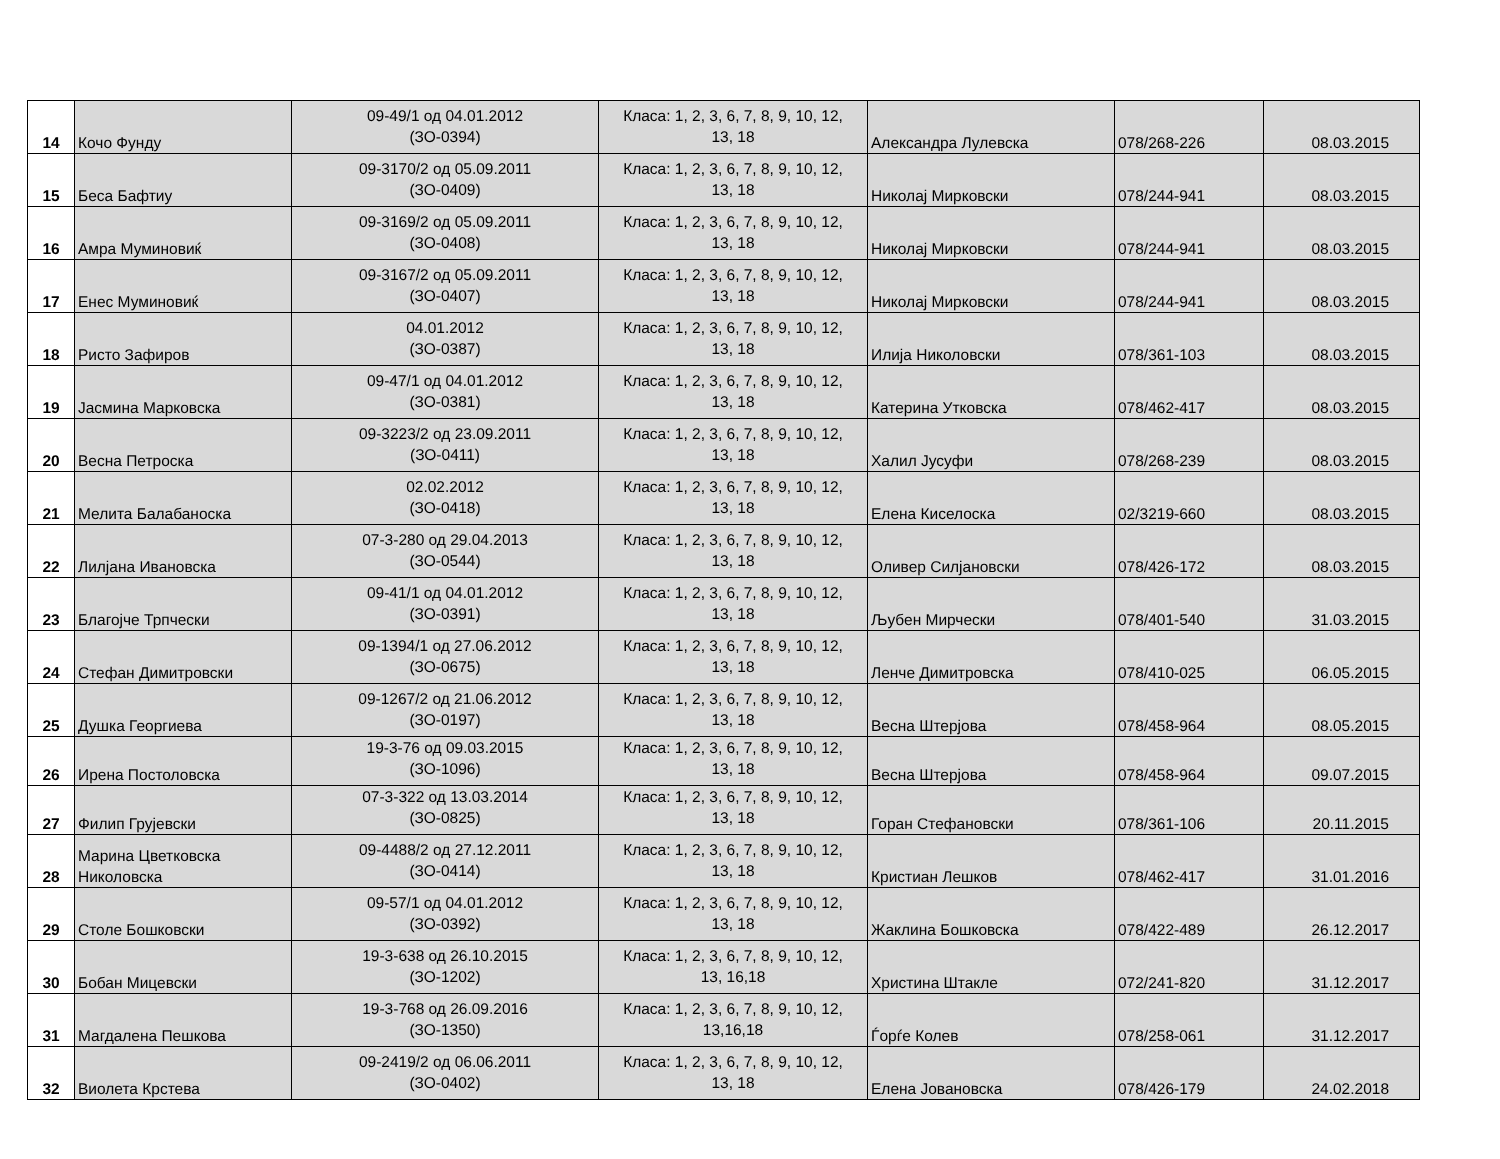| 14 | Кочо Фунду | 09-49/1 од 04.01.2012 (ЗО-0394) | Класа: 1, 2, 3, 6, 7, 8, 9, 10, 12, 13, 18 | Александра Лулевска | 078/268-226 | 08.03.2015 |
| 15 | Беса Бафтиу | 09-3170/2 од 05.09.2011 (ЗО-0409) | Класа: 1, 2, 3, 6, 7, 8, 9, 10, 12, 13, 18 | Николај Мирковски | 078/244-941 | 08.03.2015 |
| 16 | Амра Муминовиќ | 09-3169/2 од 05.09.2011 (ЗО-0408) | Класа: 1, 2, 3, 6, 7, 8, 9, 10, 12, 13, 18 | Николај Мирковски | 078/244-941 | 08.03.2015 |
| 17 | Енес Муминовиќ | 09-3167/2 од 05.09.2011 (ЗО-0407) | Класа: 1, 2, 3, 6, 7, 8, 9, 10, 12, 13, 18 | Николај Мирковски | 078/244-941 | 08.03.2015 |
| 18 | Ристо Зафиров | 04.01.2012 (ЗО-0387) | Класа: 1, 2, 3, 6, 7, 8, 9, 10, 12, 13, 18 | Илија Николовски | 078/361-103 | 08.03.2015 |
| 19 | Јасмина Марковска | 09-47/1 од 04.01.2012 (ЗО-0381) | Класа: 1, 2, 3, 6, 7, 8, 9, 10, 12, 13, 18 | Катерина Утковска | 078/462-417 | 08.03.2015 |
| 20 | Весна Петроска | 09-3223/2 од 23.09.2011 (ЗО-0411) | Класа: 1, 2, 3, 6, 7, 8, 9, 10, 12, 13, 18 | Халил Јусуфи | 078/268-239 | 08.03.2015 |
| 21 | Мелита Балабаноска | 02.02.2012 (ЗО-0418) | Класа: 1, 2, 3, 6, 7, 8, 9, 10, 12, 13, 18 | Елена Киселоска | 02/3219-660 | 08.03.2015 |
| 22 | Лилјана Ивановска | 07-3-280 од 29.04.2013 (ЗО-0544) | Класа: 1, 2, 3, 6, 7, 8, 9, 10, 12, 13, 18 | Оливер Силјановски | 078/426-172 | 08.03.2015 |
| 23 | Благојче Трпчески | 09-41/1 од 04.01.2012 (ЗО-0391) | Класа: 1, 2, 3, 6, 7, 8, 9, 10, 12, 13, 18 | Љубен Мирчески | 078/401-540 | 31.03.2015 |
| 24 | Стефан Димитровски | 09-1394/1 од 27.06.2012 (ЗО-0675) | Класа: 1, 2, 3, 6, 7, 8, 9, 10, 12, 13, 18 | Ленче Димитровска | 078/410-025 | 06.05.2015 |
| 25 | Душка Георгиева | 09-1267/2 од 21.06.2012 (ЗО-0197) | Класа: 1, 2, 3, 6, 7, 8, 9, 10, 12, 13, 18 | Весна Штерјова | 078/458-964 | 08.05.2015 |
| 26 | Ирена Постоловска | 19-3-76 од 09.03.2015 (ЗО-1096) | Класа: 1, 2, 3, 6, 7, 8, 9, 10, 12, 13, 18 | Весна Штерјова | 078/458-964 | 09.07.2015 |
| 27 | Филип Грујевски | 07-3-322 од 13.03.2014 (ЗО-0825) | Класа: 1, 2, 3, 6, 7, 8, 9, 10, 12, 13, 18 | Горан Стефановски | 078/361-106 | 20.11.2015 |
| 28 | Марина Цветковска Николовска | 09-4488/2 од 27.12.2011 (ЗО-0414) | Класа: 1, 2, 3, 6, 7, 8, 9, 10, 12, 13, 18 | Кристиан Лешков | 078/462-417 | 31.01.2016 |
| 29 | Столе Бошковски | 09-57/1 од 04.01.2012 (ЗО-0392) | Класа: 1, 2, 3, 6, 7, 8, 9, 10, 12, 13, 18 | Жаклина Бошковска | 078/422-489 | 26.12.2017 |
| 30 | Бобан Мицевски | 19-3-638 од 26.10.2015 (ЗО-1202) | Класа: 1, 2, 3, 6, 7, 8, 9, 10, 12, 13, 16,18 | Христина Штакле | 072/241-820 | 31.12.2017 |
| 31 | Магдалена Пешкова | 19-3-768 од 26.09.2016 (ЗО-1350) | Класа: 1, 2, 3, 6, 7, 8, 9, 10, 12, 13,16,18 | Ѓорѓе Колев | 078/258-061 | 31.12.2017 |
| 32 | Виолета Крстева | 09-2419/2 од 06.06.2011 (ЗО-0402) | Класа: 1, 2, 3, 6, 7, 8, 9, 10, 12, 13, 18 | Елена Јовановска | 078/426-179 | 24.02.2018 |